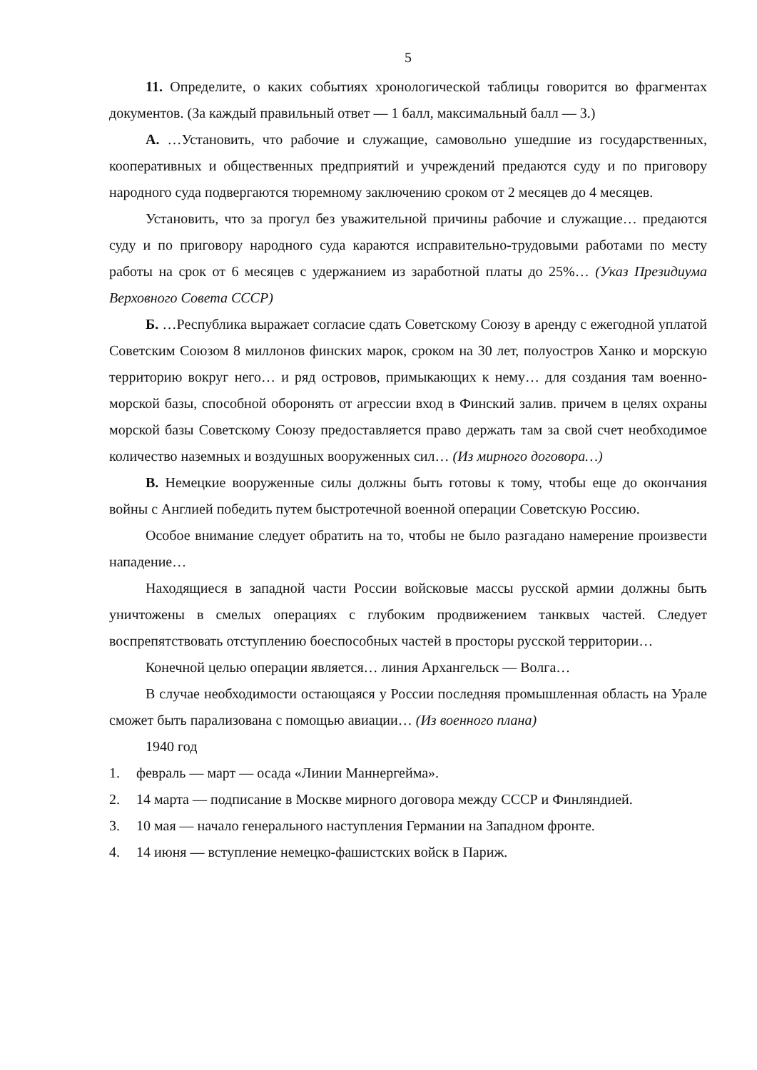5
11. Определите, о каких событиях хронологической таблицы говорится во фрагментах документов. (За каждый правильный ответ — 1 балл, максимальный балл — 3.)
А. …Установить, что рабочие и служащие, самовольно ушедшие из государственных, кооперативных и общественных предприятий и учреждений предаются суду и по приговору народного суда подвергаются тюремному заключению сроком от 2 месяцев до 4 месяцев.
Установить, что за прогул без уважительной причины рабочие и служащие… предаются суду и по приговору народного суда караются исправительно-трудовыми работами по месту работы на срок от 6 месяцев с удержанием из заработной платы до 25%… (Указ Президиума Верховного Совета СССР)
Б. …Республика выражает согласие сдать Советскому Союзу в аренду с ежегодной уплатой Советским Союзом 8 миллонов финских марок, сроком на 30 лет, полуостров Ханко и морскую территорию вокруг него… и ряд островов, примыкающих к нему… для создания там военно-морской базы, способной оборонять от агрессии вход в Финский залив. причем в целях охраны морской базы Советскому Союзу предоставляется право держать там за свой счет необходимое количество наземных и воздушных вооруженных сил… (Из мирного договора…)
В. Немецкие вооруженные силы должны быть готовы к тому, чтобы еще до окончания войны с Англией победить путем быстротечной военной операции Советскую Россию.
Особое внимание следует обратить на то, чтобы не было разгадано намерение произвести нападение…
Находящиеся в западной части России войсковые массы русской армии должны быть уничтожены в смелых операциях с глубоким продвижением танквых частей. Следует воспрепятствовать отступлению боеспособных частей в просторы русской территории…
Конечной целью операции является… линия Архангельск — Волга…
В случае необходимости остающаяся у России последняя промышленная область на Урале сможет быть парализована с помощью авиации… (Из военного плана)
1940 год
1. февраль — март — осада «Линии Маннергейма».
2. 14 марта — подписание в Москве мирного договора между СССР и Финляндией.
3. 10 мая — начало генерального наступления Германии на Западном фронте.
4. 14 июня — вступление немецко-фашистских войск в Париж.